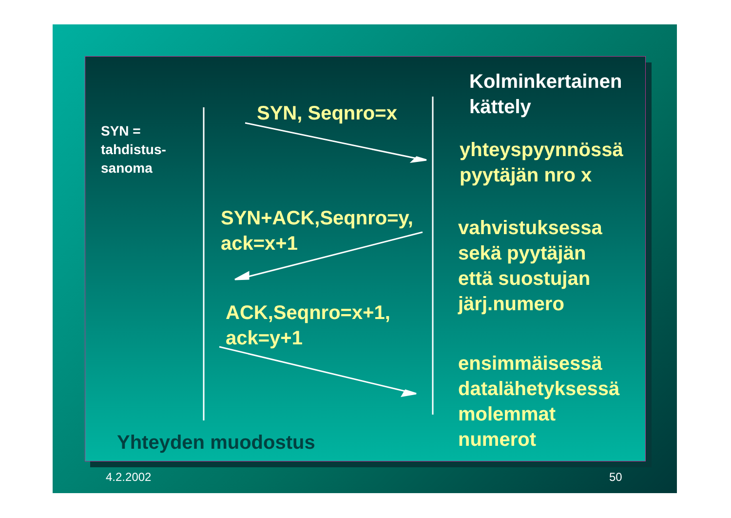Kolminkertainen
kättely
SYN =
tahdistus-
sanoma
SYN, Seqnro=x
SYN+ACK,Seqnro=y,
ack=x+1
ACK,Seqnro=x+1,
ack=y+1
yhteyspyynnössä
pyytäjän nro x
vahvistuksessa
sekä pyytäjän
että suostujan
järj.numero
ensimmäisessä
datalähetyksessä
molemmat
numerot
Yhteyden muodostus
4.2.2002 50